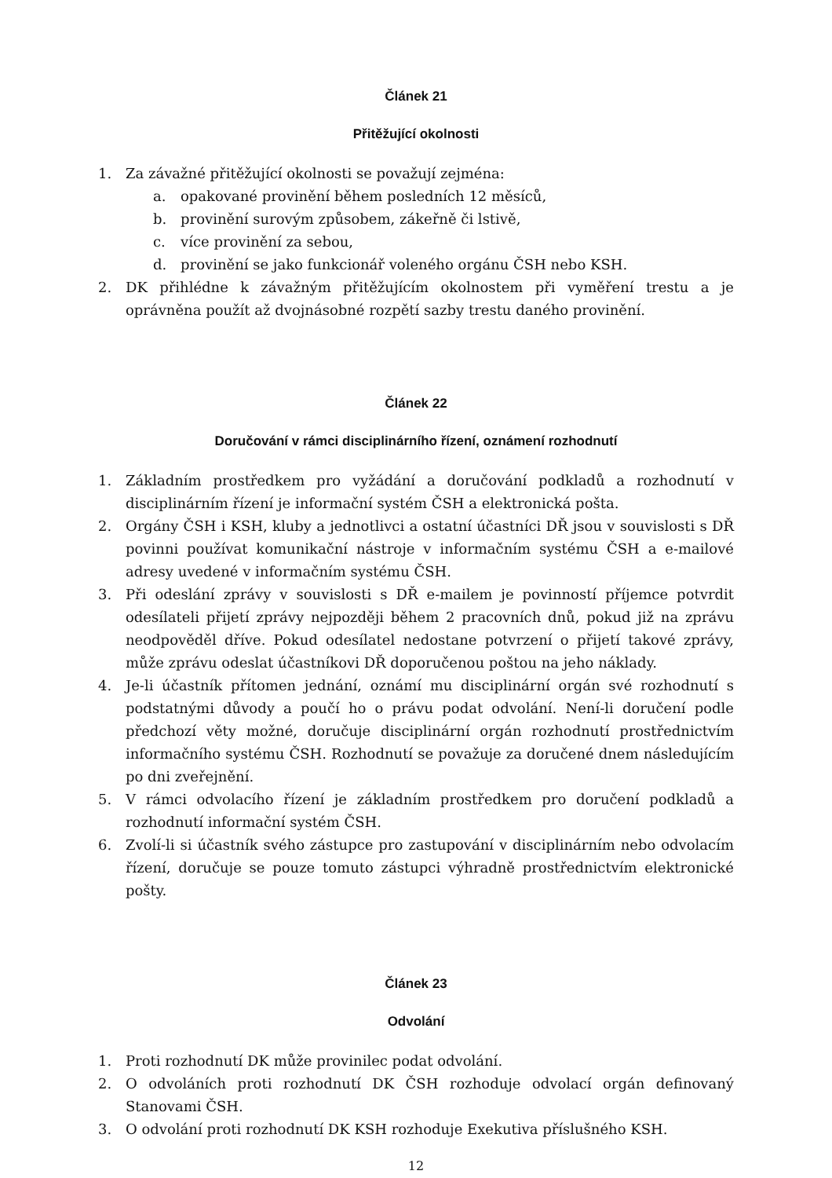Článek 21
Přitěžující okolnosti
1. Za závažné přitěžující okolnosti se považují zejména:
a. opakované provinění během posledních 12 měsíců,
b. provinění surovým způsobem, zákeřně či lstivě,
c. více provinění za sebou,
d. provinění se jako funkcionář voleného orgánu ČSH nebo KSH.
2. DK přihlédne k závažným přitěžujícím okolnostem při vyměření trestu a je oprávněna použít až dvojnásobné rozpětí sazby trestu daného provinění.
Článek 22
Doručování v rámci disciplinárního řízení, oznámení rozhodnutí
1. Základním prostředkem pro vyžádání a doručování podkladů a rozhodnutí v disciplinárním řízení je informační systém ČSH a elektronická pošta.
2. Orgány ČSH i KSH, kluby a jednotlivci a ostatní účastníci DŘ jsou v souvislosti s DŘ povinni používat komunikační nástroje v informačním systému ČSH a e-mailové adresy uvedené v informačním systému ČSH.
3. Při odeslání zprávy v souvislosti s DŘ e-mailem je povinností příjemce potvrdit odesílateli přijetí zprávy nejpozději během 2 pracovních dnů, pokud již na zprávu neodpověděl dříve. Pokud odesílatel nedostane potvrzení o přijetí takové zprávy, může zprávu odeslat účastníkovi DŘ doporučenou poštou na jeho náklady.
4. Je-li účastník přítomen jednání, oznámí mu disciplinární orgán své rozhodnutí s podstatnými důvody a poučí ho o právu podat odvolání. Není-li doručení podle předchozí věty možné, doručuje disciplinární orgán rozhodnutí prostřednictvím informačního systému ČSH. Rozhodnutí se považuje za doručené dnem následujícím po dni zveřejnění.
5. V rámci odvolacího řízení je základním prostředkem pro doručení podkladů a rozhodnutí informační systém ČSH.
6. Zvolí-li si účastník svého zástupce pro zastupování v disciplinárním nebo odvolacím řízení, doručuje se pouze tomuto zástupci výhradně prostřednictvím elektronické pošty.
Článek 23
Odvolání
1. Proti rozhodnutí DK může provinilec podat odvolání.
2. O odvoláních proti rozhodnutí DK ČSH rozhoduje odvolací orgán definovaný Stanovami ČSH.
3. O odvolání proti rozhodnutí DK KSH rozhoduje Exekutiva příslušného KSH.
12